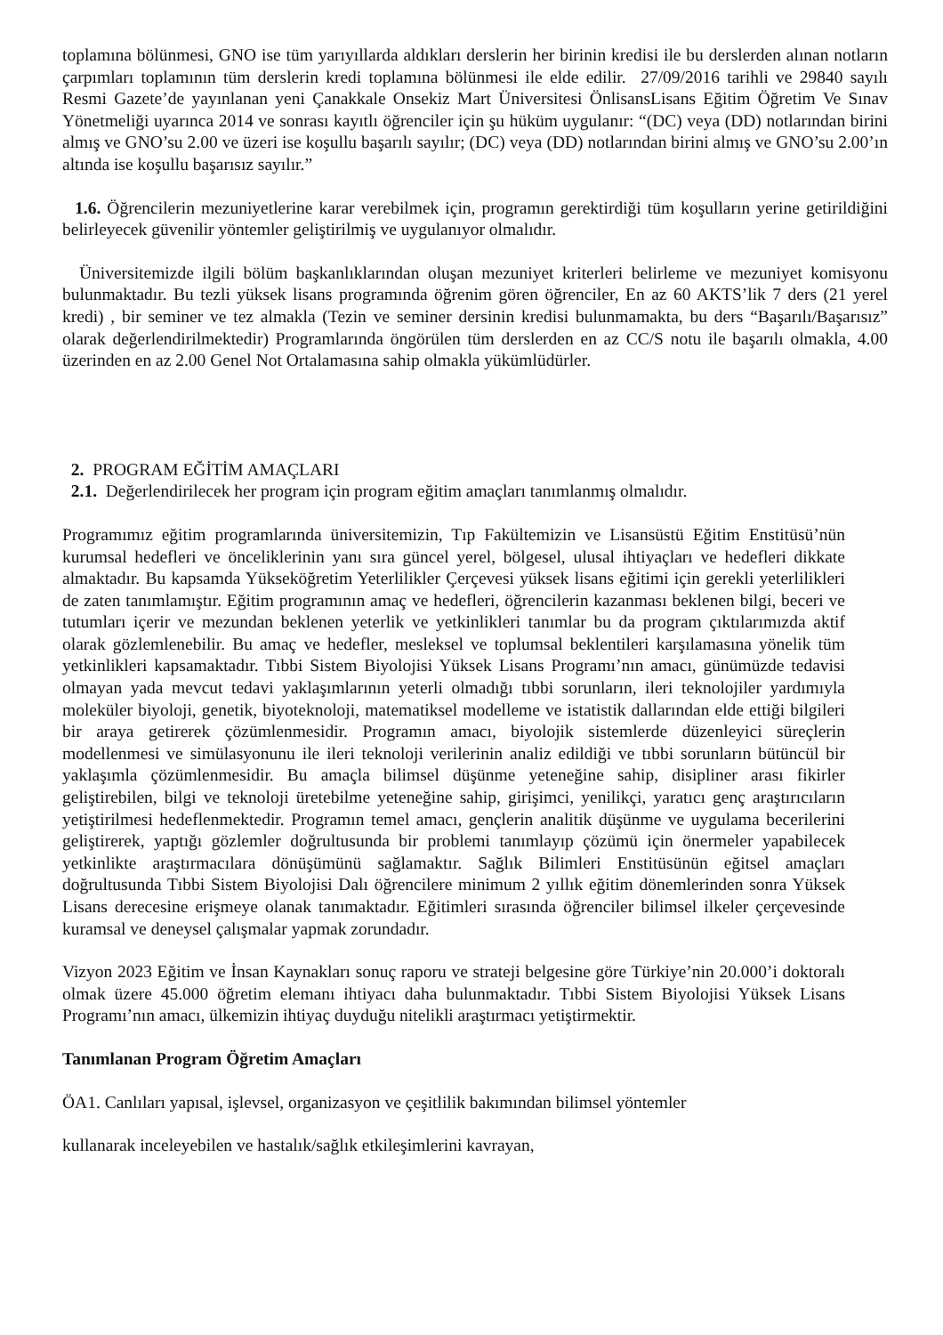toplamına bölünmesi, GNO ise tüm yarıyıllarda aldıkları derslerin her birinin kredisi ile bu derslerden alınan notların çarpımları toplamının tüm derslerin kredi toplamına bölünmesi ile elde edilir. 27/09/2016 tarihli ve 29840 sayılı Resmi Gazete’de yayınlanan yeni Çanakkale Onsekiz Mart Üniversitesi ÖnlisansLisans Eğitim Öğretim Ve Sınav Yönetmeliği uyarınca 2014 ve sonrası kayıtlı öğrenciler için şu hüküm uygulanır: “(DC) veya (DD) notlarından birini almış ve GNO’su 2.00 ve üzeri ise koşullu başarılı sayılır; (DC) veya (DD) notlarından birini almış ve GNO’su 2.00’ın altında ise koşullu başarısız sayılır.”
1.6. Öğrencilerin mezuniyetlerine karar verebilmek için, programın gerektirdiği tüm koşulların yerine getirildiğini belirleyecek güvenilir yöntemler geliştirilmiş ve uygulanıyor olmalıdır.
Üniversitemizde ilgili bölüm başkanlıklarından oluşan mezuniyet kriterleri belirleme ve mezuniyet komisyonu bulunmaktadır. Bu tezli yüksek lisans programında öğrenim gören öğrenciler, En az 60 AKTS’lik 7 ders (21 yerel kredi) , bir seminer ve tez almakla (Tezin ve seminer dersinin kredisi bulunmamakta, bu ders “Başarılı/Başarısız” olarak değerlendirilmektedir) Programlarında öngörülen tüm derslerden en az CC/S notu ile başarılı olmakla, 4.00 üzerinden en az 2.00 Genel Not Ortalamasına sahip olmakla yükümlüdürler.
2. PROGRAM EĞİTİM AMAÇLARI
2.1. Değerlendirilecek her program için program eğitim amaçları tanımlanmış olmalıdır.
Programımız eğitim programlarında üniversitemizin, Tıp Fakültemizin ve Lisansüstü Eğitim Enstitüsü’nün kurumsal hedefleri ve önceliklerinin yanı sıra güncel yerel, bölgesel, ulusal ihtiyaçları ve hedefleri dikkate almaktadır. Bu kapsamda Yükseköğretim Yeterlilikler Çerçevesi yüksek lisans eğitimi için gerekli yeterlilikleri de zaten tanımlamıştır. Eğitim programının amaç ve hedefleri, öğrencilerin kazanması beklenen bilgi, beceri ve tutumları içerir ve mezundan beklenen yeterlik ve yetkinlikleri tanımlar bu da program çıktılarımızda aktif olarak gözlemlenebilir. Bu amaç ve hedefler, mesleksel ve toplumsal beklentileri karşılamasına yönelik tüm yetkinlikleri kapsamaktadır. Tıbbi Sistem Biyolojisi Yüksek Lisans Programı’nın amacı, günümüzde tedavisi olmayan yada mevcut tedavi yaklaşımlarının yeterli olmadığı tıbbi sorunların, ileri teknolojiler yardımıyla moleküler biyoloji, genetik, biyoteknoloji, matematiksel modelleme ve istatistik dallarından elde ettiği bilgileri bir araya getirerek çözümlenmesidir. Programın amacı, biyolojik sistemlerde düzenleyici süreçlerin modellenmesi ve simülasyonunu ile ileri teknoloji verilerinin analiz edildiği ve tıbbi sorunların bütüncül bir yaklaşımla çözümlenmesidir. Bu amaçla bilimsel düşünme yeteneğine sahip, disipliner arası fikirler geliştirebilen, bilgi ve teknoloji üretebilme yeteneğine sahip, girişimci, yenilikçi, yaratıcı genç araştırıcıların yetiştirilmesi hedeflenmektedir. Programın temel amacı, gençlerin analitik düşünme ve uygulama becerilerini geliştirerek, yaptığı gözlemler doğrultusunda bir problemi tanımlayıp çözümü için önermeler yapabilecek yetkinlikte araştırmacılara dönüşümünü sağlamaktır. Sağlık Bilimleri Enstitüsünün eğitsel amaçları doğrultusunda Tıbbi Sistem Biyolojisi Dalı öğrencilere minimum 2 yıllık eğitim dönemlerinden sonra Yüksek Lisans derecesine erişmeye olanak tanımaktadır. Eğitimleri sırasında öğrenciler bilimsel ilkeler çerçevesinde kuramsal ve deneysel çalışmalar yapmak zorundadır.
Vizyon 2023 Eğitim ve İnsan Kaynakları sonuç raporu ve strateji belgesine göre Türkiye’nin 20.000’i doktoralı olmak üzere 45.000 öğretim elemanı ihtiyacı daha bulunmaktadır. Tıbbi Sistem Biyolojisi Yüksek Lisans Programı’nın amacı, ülkemizin ihtiyaç duyduğu nitelikli araştırmacı yetiştirmektir.
Tanımlanan Program Öğretim Amaçları
ÖA1. Canlıları yapısal, işlevsel, organizasyon ve çeşitlilik bakımından bilimsel yöntemler
kullanarak inceleyebilen ve hastalık/sağlık etkileşimlerini kavrayan,